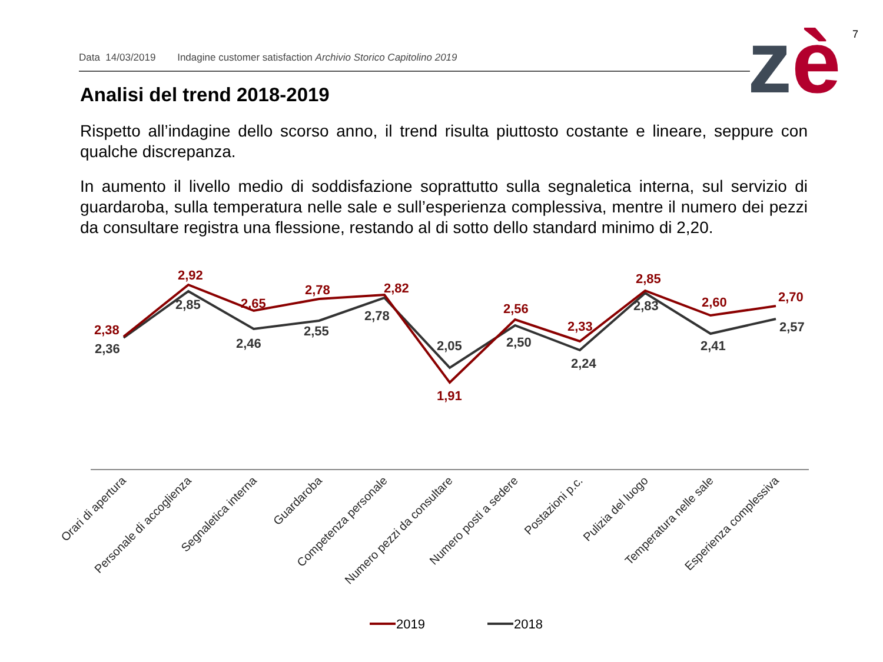7
Data 14/03/2019 Indagine customer satisfaction Archivio Storico Capitolino 2019 zè
Analisi del trend 2018-2019
Rispetto all’indagine dello scorso anno, il trend risulta piuttosto costante e lineare, seppure con qualche discrepanza.
In aumento il livello medio di soddisfazione soprattutto sulla segnaletica interna, sul servizio di guardaroba, sulla temperatura nelle sale e sull’esperienza complessiva, mentre il numero dei pezzi da consultare registra una flessione, restando al di sotto dello standard minimo di 2,20.
2,38
2,92
2,65
2,78
2,82
1,91
2,56
2,33
2,85
2,60
2,70
2,36
2,85
2,46
2,55
2,78
2,05
2,50
2,24
2,83
2,41
2,57
Orari di apertura
Personale di accoglienza
Segnaletica interna
Guardaroba
Competenza personale
Numero pezzi da consultare
Numero posti a sedere
Postazioni p.c.
Pulizia del luogo
Temperatura nelle sale
Esperienza complessiva
2019
2018